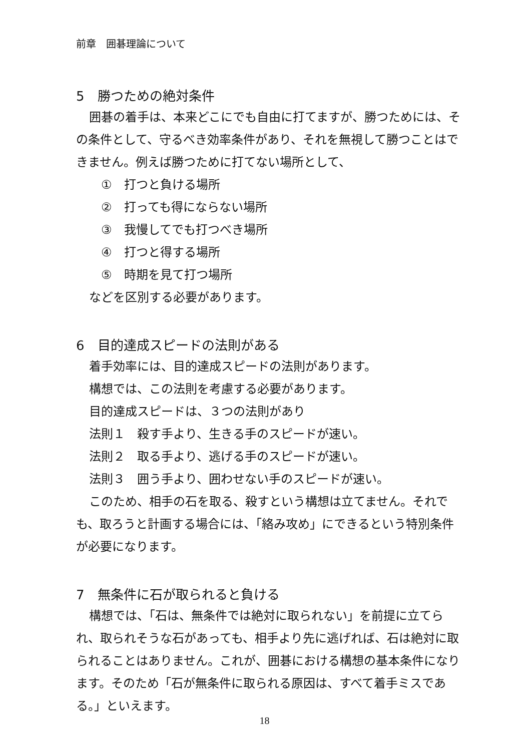前章　囲碁理論について
5　勝つための絶対条件
囲碁の着手は、本来どこにでも自由に打てますが、勝つためには、その条件として、守るべき効率条件があり、それを無視して勝つことはできません。例えば勝つために打てない場所として、
①　打つと負ける場所
②　打っても得にならない場所
③　我慢してでも打つべき場所
④　打つと得する場所
⑤　時期を見て打つ場所
などを区別する必要があります。
6　目的達成スピードの法則がある
着手効率には、目的達成スピードの法則があります。
構想では、この法則を考慮する必要があります。
目的達成スピードは、３つの法則があり
法則１　殺す手より、生きる手のスピードが速い。
法則２　取る手より、逃げる手のスピードが速い。
法則３　囲う手より、囲わせない手のスピードが速い。
このため、相手の石を取る、殺すという構想は立てません。それでも、取ろうと計画する場合には、「絡み攻め」にできるという特別条件が必要になります。
7　無条件に石が取られると負ける
構想では、「石は、無条件では絶対に取られない」を前提に立てられ、取られそうな石があっても、相手より先に逃げれば、石は絶対に取られることはありません。これが、囲碁における構想の基本条件になります。そのため「石が無条件に取られる原因は、すべて着手ミスである。」といえます。
18